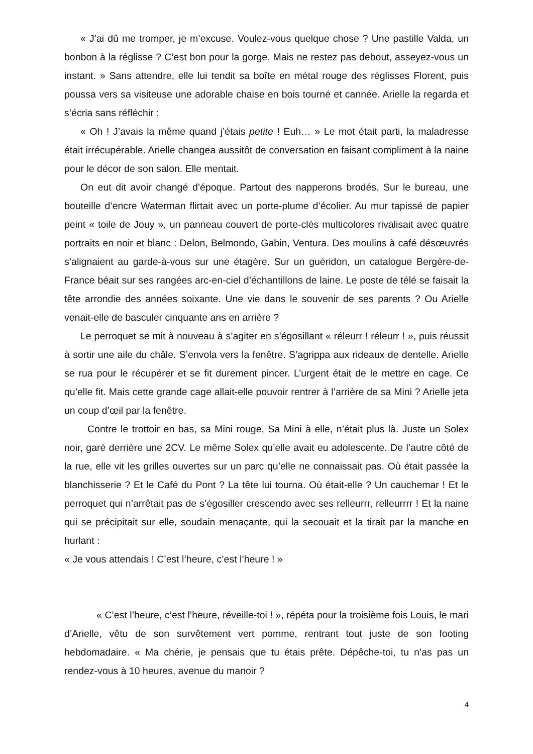« J’ai dû me tromper, je m’excuse. Voulez-vous quelque chose ? Une pastille Valda, un bonbon à la réglisse ? C’est bon pour la gorge. Mais ne restez pas debout, asseyez-vous un instant. » Sans attendre, elle lui tendit sa boîte en métal rouge des réglisses Florent, puis poussa vers sa visiteuse une adorable chaise en bois tourné et cannée. Arielle la regarda et s’écria sans réfléchir :
« Oh ! J’avais la même quand j’étais petite ! Euh… » Le mot était parti, la maladresse était irrécupérable. Arielle changea aussitôt de conversation en faisant compliment à la naine pour le décor de son salon. Elle mentait.
On eut dit avoir changé d’époque. Partout des napperons brodés. Sur le bureau, une bouteille d’encre Waterman flirtait avec un porte-plume d’écolier. Au mur tapissé de papier peint « toile de Jouy », un panneau couvert de porte-clés multicolores rivalisait avec quatre portraits en noir et blanc : Delon, Belmondo, Gabin, Ventura. Des moulins à café désœuvrés s’alignaient au garde-à-vous sur une étagère. Sur un guéridon, un catalogue Bergère-de-France béait sur ses rangées arc-en-ciel d’échantillons de laine. Le poste de télé se faisait la tête arrondie des années soixante. Une vie dans le souvenir de ses parents ? Ou Arielle venait-elle de basculer cinquante ans en arrière ?
Le perroquet se mit à nouveau à s’agiter en s’égosillant « réleurr ! réleurr ! », puis réussit à sortir une aile du châle. S’envola vers la fenêtre. S’agrippa aux rideaux de dentelle. Arielle se rua pour le récupérer et se fit durement pincer. L’urgent était de le mettre en cage. Ce qu’elle fit. Mais cette grande cage allait-elle pouvoir rentrer à l’arrière de sa Mini ? Arielle jeta un coup d’œil par la fenêtre.
Contre le trottoir en bas, sa Mini rouge, Sa Mini à elle, n’était plus là. Juste un Solex noir, garé derrière une 2CV. Le même Solex qu’elle avait eu adolescente. De l’autre côté de la rue, elle vit les grilles ouvertes sur un parc qu’elle ne connaissait pas. Où était passée la blanchisserie ? Et le Café du Pont ? La tête lui tourna. Où était-elle ? Un cauchemar ! Et le perroquet qui n’arrêtait pas de s’égosiller crescendo avec ses relleurrr, relleurrrr ! Et la naine qui se précipitait sur elle, soudain menaçante, qui la secouait et la tirait par la manche en hurlant :
« Je vous attendais ! C’est l’heure, c’est l’heure ! »
« C’est l’heure, c’est l’heure, réveille-toi ! », répéta pour la troisième fois Louis, le mari d’Arielle, vêtu de son survêtement vert pomme, rentrant tout juste de son footing hebdomadaire. « Ma chérie, je pensais que tu étais prête. Dépêche-toi, tu n’as pas un rendez-vous à 10 heures, avenue du manoir ?
4